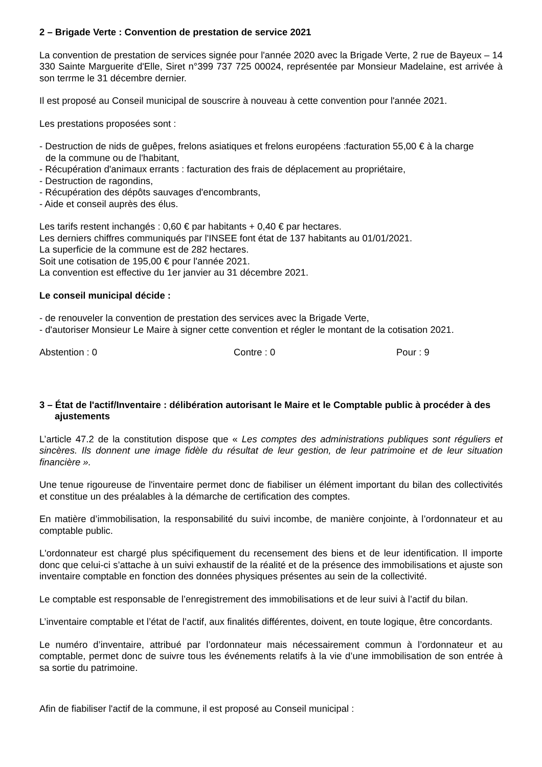2 – Brigade Verte : Convention de prestation de service 2021
La convention de prestation de services signée pour l'année 2020 avec la Brigade Verte, 2 rue de Bayeux – 14 330 Sainte Marguerite d'Elle, Siret n°399 737 725 00024, représentée par Monsieur Madelaine, est arrivée à son terrme le 31 décembre dernier.
Il est proposé au Conseil municipal de souscrire à nouveau à cette convention pour l'année 2021.
Les prestations proposées sont :
- Destruction de nids de guêpes, frelons asiatiques et frelons européens :facturation 55,00 € à la charge
de la commune ou de l'habitant,
- Récupération d'animaux errants : facturation des frais de déplacement au propriétaire,
- Destruction de ragondins,
- Récupération des dépôts sauvages d'encombrants,
- Aide et conseil auprès des élus.
Les tarifs restent inchangés : 0,60 € par habitants + 0,40 € par hectares.
Les derniers chiffres communiqués par l'INSEE font état de 137 habitants au 01/01/2021.
La superficie de la commune est de 282 hectares.
Soit une cotisation de 195,00 € pour l'année 2021.
La convention est effective du 1er janvier au 31 décembre 2021.
Le conseil municipal décide :
- de renouveler la convention de prestation des services avec la Brigade Verte,
- d'autoriser Monsieur Le Maire à signer cette convention et régler le montant de la cotisation 2021.
Abstention : 0 Contre : 0 Pour : 9
3 – État de l'actif/Inventaire : délibération autorisant le Maire et le Comptable public à procéder à des ajustements
L’article 47.2 de la constitution dispose que « Les comptes des administrations publiques sont réguliers et sincères. Ils donnent une image fidèle du résultat de leur gestion, de leur patrimoine et de leur situation financière ».
Une tenue rigoureuse de l'inventaire permet donc de fiabiliser un élément important du bilan des collectivités et constitue un des préalables à la démarche de certification des comptes.
En matière d’immobilisation, la responsabilité du suivi incombe, de manière conjointe, à l’ordonnateur et au comptable public.
L'ordonnateur est chargé plus spécifiquement du recensement des biens et de leur identification. Il importe donc que celui-ci s’attache à un suivi exhaustif de la réalité et de la présence des immobilisations et ajuste son inventaire comptable en fonction des données physiques présentes au sein de la collectivité.
Le comptable est responsable de l’enregistrement des immobilisations et de leur suivi à l’actif du bilan.
L’inventaire comptable et l’état de l’actif, aux finalités différentes, doivent, en toute logique, être concordants.
Le numéro d’inventaire, attribué par l’ordonnateur mais nécessairement commun à l’ordonnateur et au comptable, permet donc de suivre tous les événements relatifs à la vie d’une immobilisation de son entrée à sa sortie du patrimoine.
Afin de fiabiliser l'actif de la commune, il est proposé au Conseil municipal :